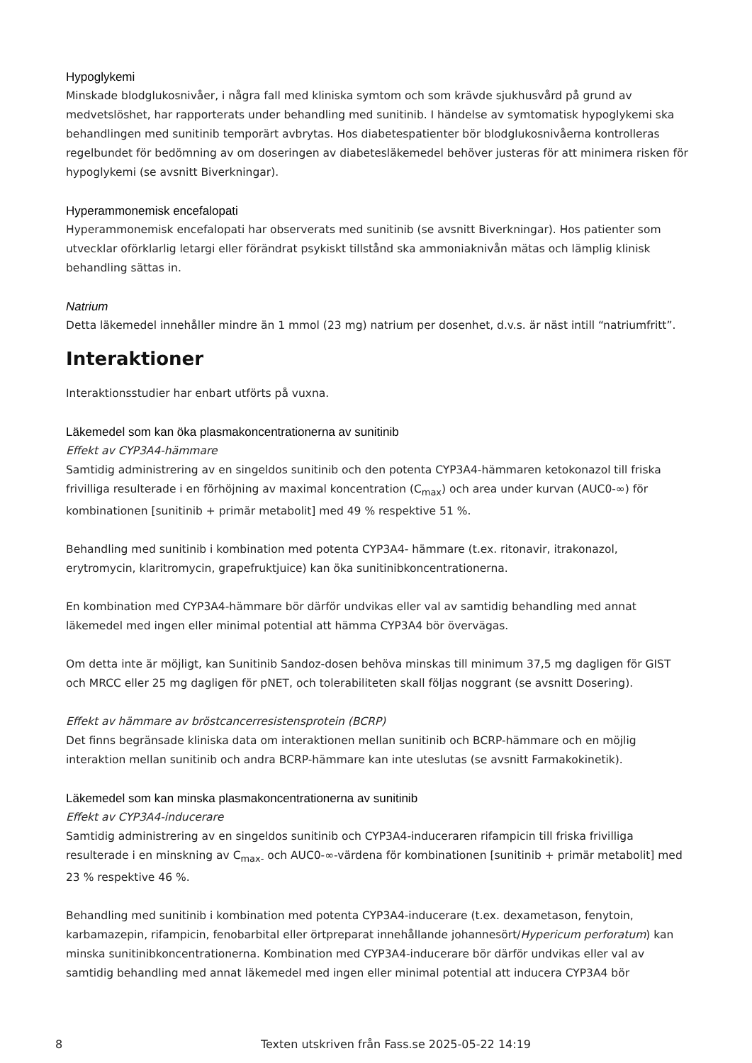Hypoglykemi
Minskade blodglukosnivåer, i några fall med kliniska symtom och som krävde sjukhusvård på grund av medvetslöshet, har rapporterats under behandling med sunitinib. I händelse av symtomatisk hypoglykemi ska behandlingen med sunitinib temporärt avbrytas. Hos diabetespatienter bör blodglukosnivåerna kontrolleras regelbundet för bedömning av om doseringen av diabetesläkemedel behöver justeras för att minimera risken för hypoglykemi (se avsnitt Biverkningar).
Hyperammonemisk encefalopati
Hyperammonemisk encefalopati har observerats med sunitinib (se avsnitt Biverkningar). Hos patienter som utvecklar oförklarlig letargi eller förändrat psykiskt tillstånd ska ammoniaknivån mätas och lämplig klinisk behandling sättas in.
Natrium
Detta läkemedel innehåller mindre än 1 mmol (23 mg) natrium per dosenhet, d.v.s. är näst intill “natriumfritt”.
Interaktioner
Interaktionsstudier har enbart utförts på vuxna.
Läkemedel som kan öka plasmakoncentrationerna av sunitinib
Effekt av CYP3A4-hämmare
Samtidig administrering av en singeldos sunitinib och den potenta CYP3A4-hämmaren ketokonazol till friska frivilliga resulterade i en förhöjning av maximal koncentration (C<sub>max</sub>) och area under kurvan (AUC0-∞) för kombinationen [sunitinib + primär metabolit] med 49 % respektive 51 %.
Behandling med sunitinib i kombination med potenta CYP3A4- hämmare (t.ex. ritonavir, itrakonazol, erytromycin, klaritromycin, grapefruktjuice) kan öka sunitinibkoncentrationerna.
En kombination med CYP3A4-hämmare bör därför undvikas eller val av samtidig behandling med annat läkemedel med ingen eller minimal potential att hämma CYP3A4 bör övervägas.
Om detta inte är möjligt, kan Sunitinib Sandoz-dosen behöva minskas till minimum 37,5 mg dagligen för GIST och MRCC eller 25 mg dagligen för pNET, och tolerabiliteten skall följas noggrant (se avsnitt Dosering).
Effekt av hämmare av bröstcancerresistensprotein (BCRP)
Det finns begränsade kliniska data om interaktionen mellan sunitinib och BCRP-hämmare och en möjlig interaktion mellan sunitinib och andra BCRP-hämmare kan inte uteslutas (se avsnitt Farmakokinetik).
Läkemedel som kan minska plasmakoncentrationerna av sunitinib
Effekt av CYP3A4-inducerare
Samtidig administrering av en singeldos sunitinib och CYP3A4-induceraren rifampicin till friska frivilliga resulterade i en minskning av C<sub>max-</sub> och AUC0-∞-värdena för kombinationen [sunitinib + primär metabolit] med 23 % respektive 46 %.
Behandling med sunitinib i kombination med potenta CYP3A4-inducerare (t.ex. dexametason, fenytoin, karbamazepin, rifampicin, fenobarbital eller örtpreparat innehållande johannesört/Hypericum perforatum) kan minska sunitinibkoncentrationerna. Kombination med CYP3A4-inducerare bör därför undvikas eller val av samtidig behandling med annat läkemedel med ingen eller minimal potential att inducera CYP3A4 bör
8 Texten utskriven från Fass.se 2025-05-22 14:19